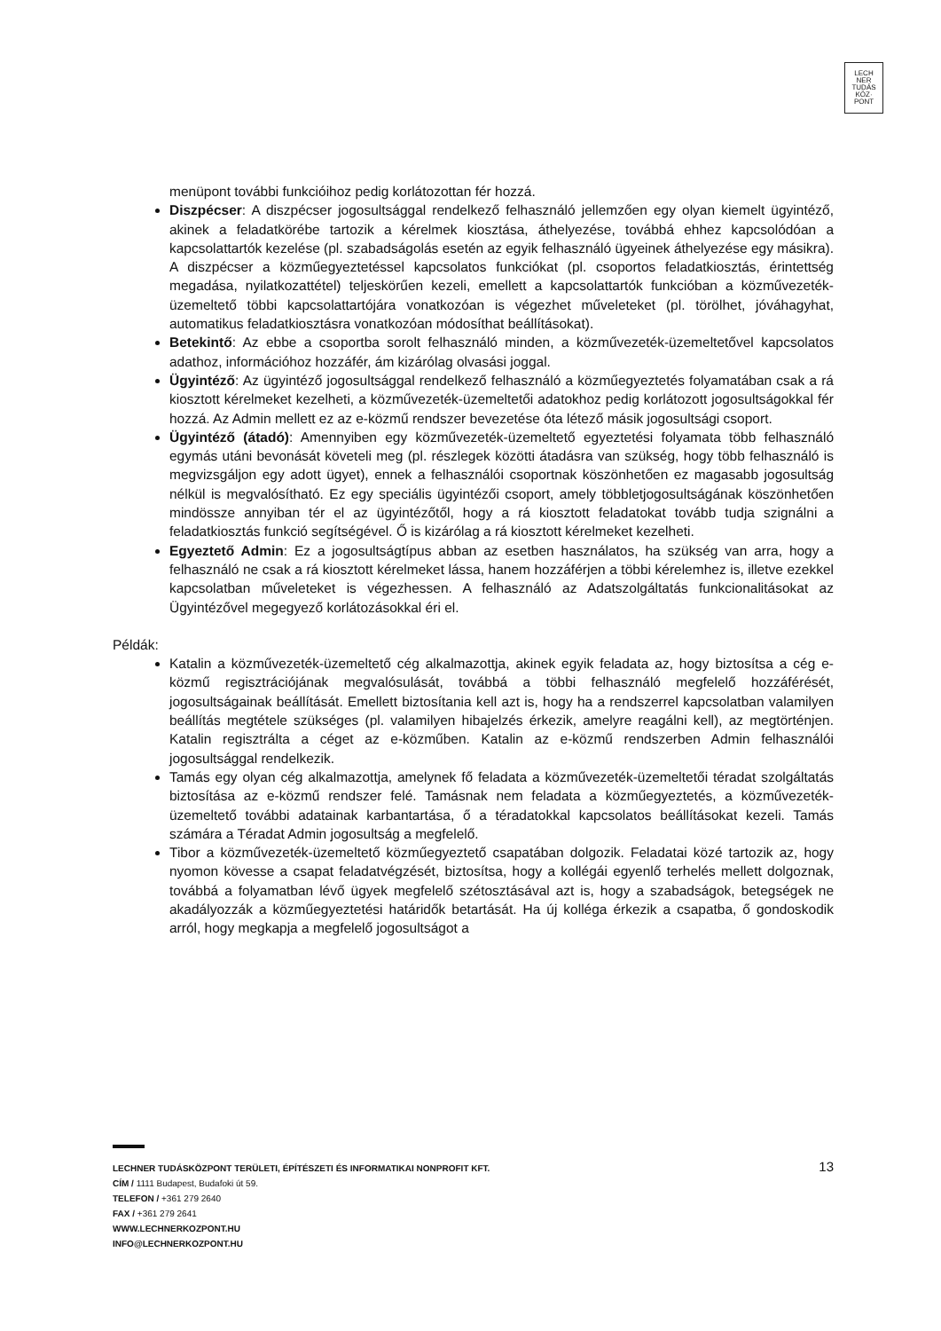LECH
NER
TUDÁS
KÖZ·
PONT
menüpont további funkcióihoz pedig korlátozottan fér hozzá.
Diszpécser: A diszpécser jogosultsággal rendelkező felhasználó jellemzően egy olyan kiemelt ügyintéző, akinek a feladatkörébe tartozik a kérelmek kiosztása, áthelyezése, továbbá ehhez kapcsolódóan a kapcsolattartók kezelése (pl. szabadságolás esetén az egyik felhasználó ügyeinek áthelyezése egy másikra). A diszpécser a közműegyeztetéssel kapcsolatos funkciókat (pl. csoportos feladatkiosztás, érintettség megadása, nyilatkozattétel) teljeskörűen kezeli, emellett a kapcsolattartók funkcióban a közművezeték-üzemeltető többi kapcsolattartójára vonatkozóan is végezhet műveleteket (pl. törölhet, jóváhagyhat, automatikus feladatkiosztásra vonatkozóan módosíthat beállításokat).
Betekintő: Az ebbe a csoportba sorolt felhasználó minden, a közművezeték-üzemeltetővel kapcsolatos adathoz, információhoz hozzáfér, ám kizárólag olvasási joggal.
Ügyintéző: Az ügyintéző jogosultsággal rendelkező felhasználó a közműegyeztetés folyamatában csak a rá kiosztott kérelmeket kezelheti, a közművezeték-üzemeltetői adatokhoz pedig korlátozott jogosultságokkal fér hozzá. Az Admin mellett ez az e-közmű rendszer bevezetése óta létező másik jogosultsági csoport.
Ügyintéző (átadó): Amennyiben egy közművezeték-üzemeltető egyeztetési folyamata több felhasználó egymás utáni bevonását követeli meg (pl. részlegek közötti átadásra van szükség, hogy több felhasználó is megvizsgáljon egy adott ügyet), ennek a felhasználói csoportnak köszönhetően ez magasabb jogosultság nélkül is megvalósítható. Ez egy speciális ügyintézői csoport, amely többletjogosultságának köszönhetően mindössze annyiban tér el az ügyintézőtől, hogy a rá kiosztott feladatokat tovább tudja szignálni a feladatkiosztás funkció segítségével. Ő is kizárólag a rá kiosztott kérelmeket kezelheti.
Egyeztető Admin: Ez a jogosultságtípus abban az esetben használatos, ha szükség van arra, hogy a felhasználó ne csak a rá kiosztott kérelmeket lássa, hanem hozzáférjen a többi kérelemhez is, illetve ezekkel kapcsolatban műveleteket is végezhessen. A felhasználó az Adatszolgáltatás funkcionalitásokat az Ügyintézővel megegyező korlátozásokkal éri el.
Példák:
Katalin a közművezeték-üzemeltető cég alkalmazottja, akinek egyik feladata az, hogy biztosítsa a cég e-közmű regisztrációjának megvalósulását, továbbá a többi felhasználó megfelelő hozzáférését, jogosultságainak beállítását. Emellett biztosítania kell azt is, hogy ha a rendszerrel kapcsolatban valamilyen beállítás megtétele szükséges (pl. valamilyen hibajelzés érkezik, amelyre reagálni kell), az megtörténjen. Katalin regisztrálta a céget az e-közműben. Katalin az e-közmű rendszerben Admin felhasználói jogosultsággal rendelkezik.
Tamás egy olyan cég alkalmazottja, amelynek fő feladata a közművezeték-üzemeltetői téradat szolgáltatás biztosítása az e-közmű rendszer felé. Tamásnak nem feladata a közműegyeztetés, a közművezeték-üzemeltető további adatainak karbantartása, ő a téradatokkal kapcsolatos beállításokat kezeli. Tamás számára a Téradat Admin jogosultság a megfelelő.
Tibor a közművezeték-üzemeltető közműegyeztető csapatában dolgozik. Feladatai közé tartozik az, hogy nyomon kövesse a csapat feladatvégzését, biztosítsa, hogy a kollégái egyenlő terhelés mellett dolgoznak, továbbá a folyamatban lévő ügyek megfelelő szétosztásával azt is, hogy a szabadságok, betegségek ne akadályozzák a közműegyeztetési határidők betartását. Ha új kolléga érkezik a csapatba, ő gondoskodik arról, hogy megkapja a megfelelő jogosultságot a
13
LECHNER TUDÁSKÖZPONT TERÜLETI, ÉPÍTÉSZETI ÉS INFORMATIKAI NONPROFIT KFT.
CÍM / 1111 Budapest, Budafoki út 59.
TELEFON / +361 279 2640
FAX / +361 279 2641
WWW.LECHNERKOZPONT.HU
INFO@LECHNERKOZPONT.HU